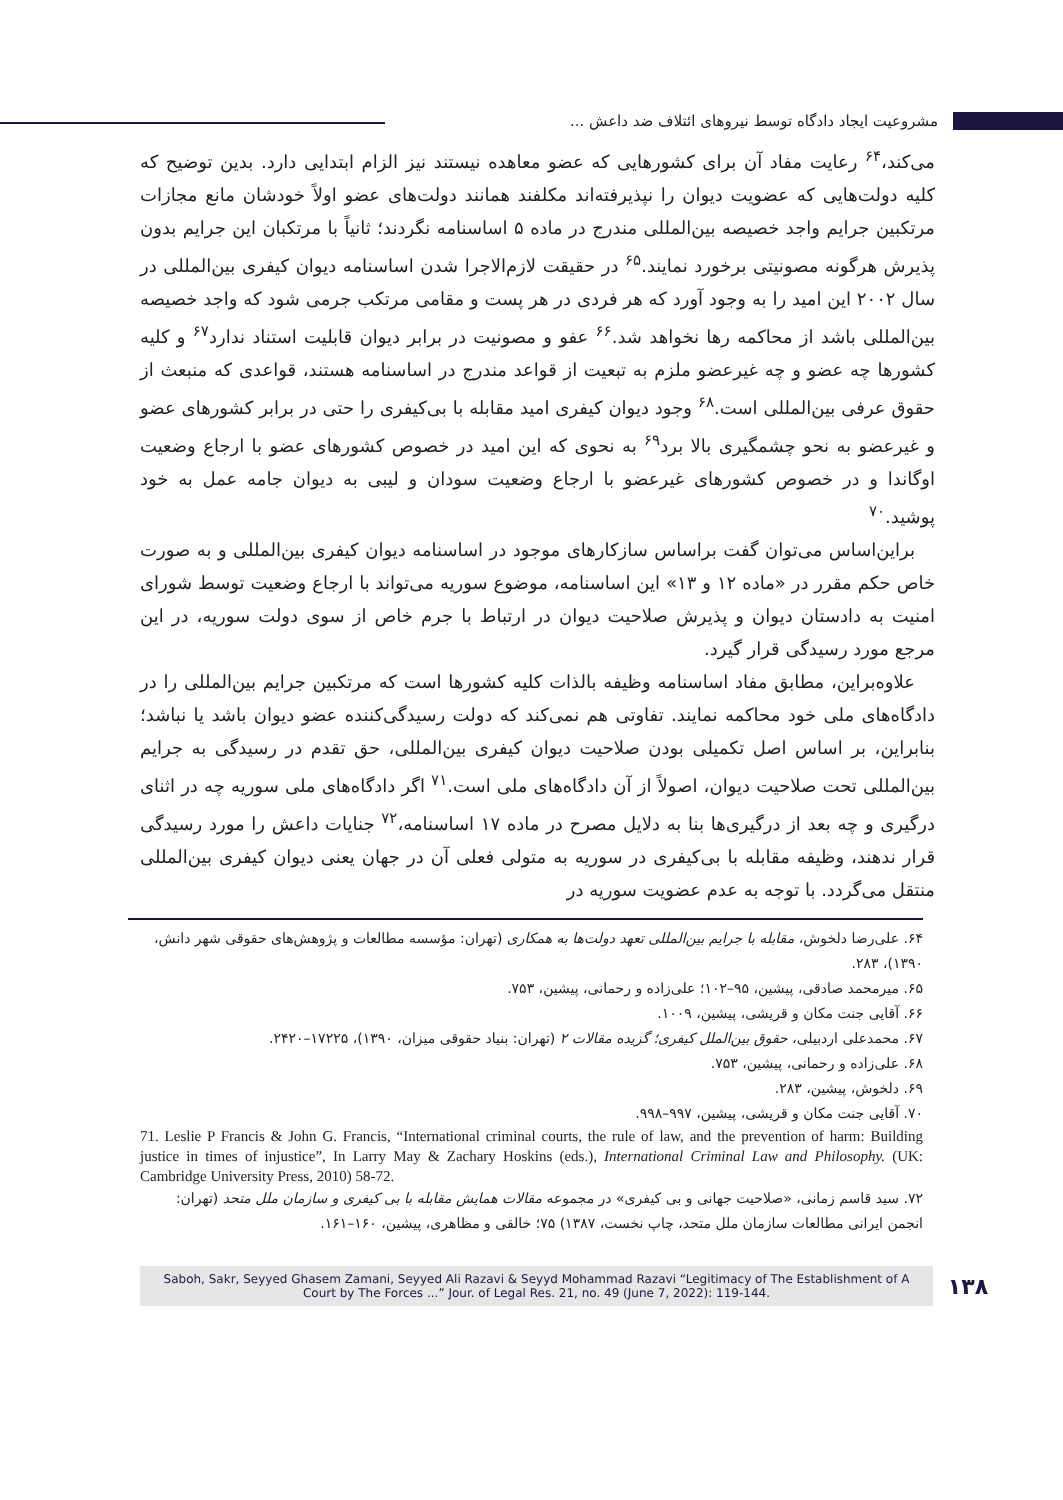مشروعیت ایجاد دادگاه توسط نیروهای ائتلاف ضد داعش ...
می‌کند،<sup>۶۴</sup> رعایت مفاد آن برای کشورهایی که عضو معاهده نیستند نیز الزام ابتدایی دارد. بدین توضیح که کلیه دولت‌هایی که عضویت دیوان را نپذیرفته‌اند مکلفند همانند دولت‌های عضو اولاً خودشان مانع مجازات مرتکبین جرایم واجد خصیصه بین‌المللی مندرج در ماده ۵ اساسنامه نگردند؛ ثانیاً با مرتکبان این جرایم بدون پذیرش هرگونه مصونیتی برخورد نمایند.<sup>۶۵</sup> در حقیقت لازم‌الاجرا شدن اساسنامه دیوان کیفری بین‌المللی در سال ۲۰۰۲ این امید را به وجود آورد که هر فردی در هر پست و مقامی مرتکب جرمی شود که واجد خصیصه بین‌المللی باشد از محاکمه رها نخواهد شد.<sup>۶۶</sup> عفو و مصونیت در برابر دیوان قابلیت استناد ندارد<sup>۶۷</sup> و کلیه کشورها چه عضو و چه غیرعضو ملزم به تبعیت از قواعد مندرج در اساسنامه هستند، قواعدی که منبعث از حقوق عرفی بین‌المللی است.<sup>۶۸</sup> وجود دیوان کیفری امید مقابله با بی‌کیفری را حتی در برابر کشورهای عضو و غیرعضو به نحو چشمگیری بالا برد<sup>۶۹</sup> به نحوی که این امید در خصوص کشورهای عضو با ارجاع وضعیت اوگاندا و در خصوص کشورهای غیرعضو با ارجاع وضعیت سودان و لیبی به دیوان جامه عمل به خود پوشید.<sup>۷۰</sup>
براین‌اساس می‌توان گفت براساس سازکارهای موجود در اساسنامه دیوان کیفری بین‌المللی و به صورت خاص حکم مقرر در «ماده ۱۲ و ۱۳» این اساسنامه، موضوع سوریه می‌تواند با ارجاع وضعیت توسط شورای امنیت به دادستان دیوان و پذیرش صلاحیت دیوان در ارتباط با جرم خاص از سوی دولت سوریه، در این مرجع مورد رسیدگی قرار گیرد.
علاوه‌براین، مطابق مفاد اساسنامه وظیفه بالذات کلیه کشورها است که مرتکبین جرایم بین‌المللی را در دادگاه‌های ملی خود محاکمه نمایند. تفاوتی هم نمی‌کند که دولت رسیدگی‌کننده عضو دیوان باشد یا نباشد؛ بنابراین، بر اساس اصل تکمیلی بودن صلاحیت دیوان کیفری بین‌المللی، حق تقدم در رسیدگی به جرایم بین‌المللی تحت صلاحیت دیوان، اصولاً از آن دادگاه‌های ملی است.<sup>۷۱</sup> اگر دادگاه‌های ملی سوریه چه در اثنای درگیری و چه بعد از درگیری‌ها بنا به دلایل مصرح در ماده ۱۷ اساسنامه،<sup>۷۲</sup> جنایات داعش را مورد رسیدگی قرار ندهند، وظیفه مقابله با بی‌کیفری در سوریه به متولی فعلی آن در جهان یعنی دیوان کیفری بین‌المللی منتقل می‌گردد. با توجه به عدم عضویت سوریه در
۶۴. علی‌رضا دلخوش، مقابله با جرایم بین‌المللی تعهد دولت‌ها به همکاری (تهران: مؤسسه مطالعات و پژوهش‌های حقوقی شهر دانش، ۱۳۹۰)، ۲۸۳.
۶۵. میرمحمد صادقی، پیشین، ۹۵–۱۰۲؛ علی‌زاده و رحمانی، پیشین، ۷۵۳.
۶۶. آقایی جنت مکان و قریشی، پیشین، ۱۰۰۹.
۶۷. محمدعلی اردبیلی، حقوق بین‌الملل کیفری؛ گزیده مقالات ۲ (تهران: بنیاد حقوقی میزان، ۱۳۹۰)، ۱۷۲۲۵–۲۴۲۰.
۶۸. علی‌زاده و رحمانی، پیشین، ۷۵۳.
۶۹. دلخوش، پیشین، ۲۸۳.
۷۰. آقایی جنت مکان و قریشی، پیشین، ۹۹۷–۹۹۸.
71. Leslie P Francis & John G. Francis, “International criminal courts, the rule of law, and the prevention of harm: Building justice in times of injustice”, In Larry May & Zachary Hoskins (eds.), International Criminal Law and Philosophy. (UK: Cambridge University Press, 2010) 58-72.
۷۲. سید قاسم زمانی، «صلاحیت جهانی و بی کیفری» در مجموعه مقالات همایش مقابله با بی کیفری و سازمان ملل متحد (تهران: انجمن ایرانی مطالعات سازمان ملل متحد، چاپ نخست، ۱۳۸۷) ۷۵؛ خالقی و مظاهری، پیشین، ۱۶۰–۱۶۱.
Saboh, Sakr, Seyyed Ghasem Zamani, Seyyed Ali Razavi & Seyyd Mohammad Razavi “Legitimacy of The Establishment of A Court by The Forces ...” Jour. of Legal Res. 21, no. 49 (June 7, 2022): 119-144.
۱۳۸